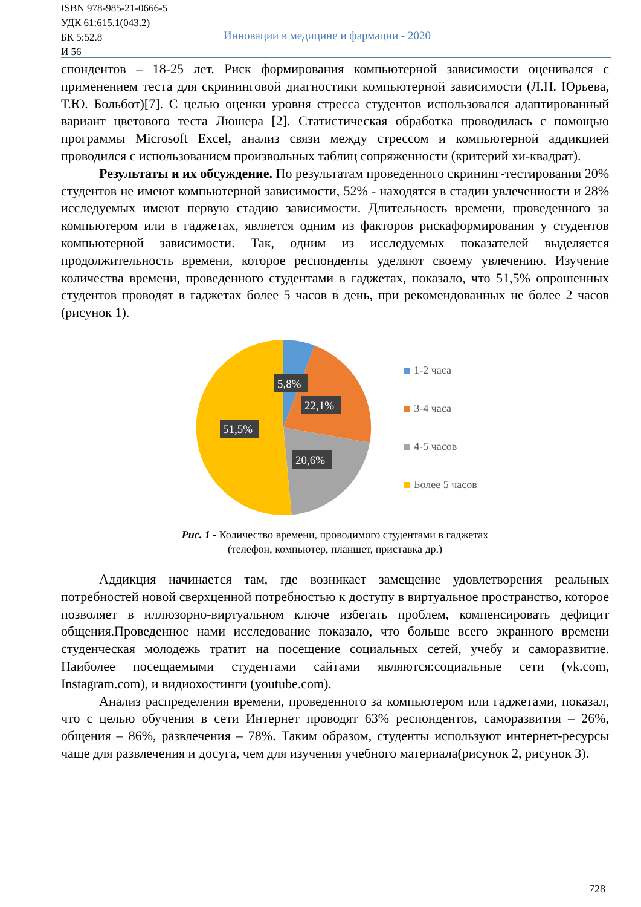ISBN 978-985-21-0666-5
УДК 61:615.1(043.2)
БК 5:52.8
И 56
Инновации в медицине и фармации - 2020
спондентов – 18-25 лет. Риск формирования компьютерной зависимости оценивался с применением теста для скрининговой диагностики компьютерной зависимости (Л.Н. Юрьева, Т.Ю. Больбот)[7]. С целью оценки уровня стресса студентов использовался адаптированный вариант цветового теста Люшера [2]. Статистическая обработка проводилась с помощью программы Microsoft Excel, анализ связи между стрессом и компьютерной аддикцией проводился с использованием произвольных таблиц сопряженности (критерий хи-квадрат).
Результаты и их обсуждение. По результатам проведенного скрининг-тестирования 20% студентов не имеют компьютерной зависимости, 52% - находятся в стадии увлеченности и 28% исследуемых имеют первую стадию зависимости. Длительность времени, проведенного за компьютером или в гаджетах, является одним из факторов рискаформирования у студентов компьютерной зависимости. Так, одним из исследуемых показателей выделяется продолжительность времени, которое респонденты уделяют своему увлечению. Изучение количества времени, проведенного студентами в гаджетах, показало, что 51,5% опрошенных студентов проводят в гаджетах более 5 часов в день, при рекомендованных не более 2 часов (рисунок 1).
5,8%
22,1%
51,5%
20,6%
1-2 часа
3-4 часа
4-5 часов
Более 5 часов
Рис. 1 - Количество времени, проводимого студентами в гаджетах
(телефон, компьютер, планшет, приставка др.)
Аддикция начинается там, где возникает замещение удовлетворения реальных потребностей новой сверхценной потребностью к доступу в виртуальное пространство, которое позволяет в иллюзорно-виртуальном ключе избегать проблем, компенсировать дефицит общения.Проведенное нами исследование показало, что больше всего экранного времени студенческая молодежь тратит на посещение социальных сетей, учебу и саморазвитие. Наиболее посещаемыми студентами сайтами являются:социальные сети (vk.com, Instagram.com), и видиохостинги (youtube.com).
Анализ распределения времени, проведенного за компьютером или гаджетами, показал, что с целью обучения в сети Интернет проводят 63% респондентов, саморазвития – 26%, общения – 86%, развлечения – 78%. Таким образом, студенты используют интернет-ресурсы чаще для развлечения и досуга, чем для изучения учебного материала(рисунок 2, рисунок 3).
728